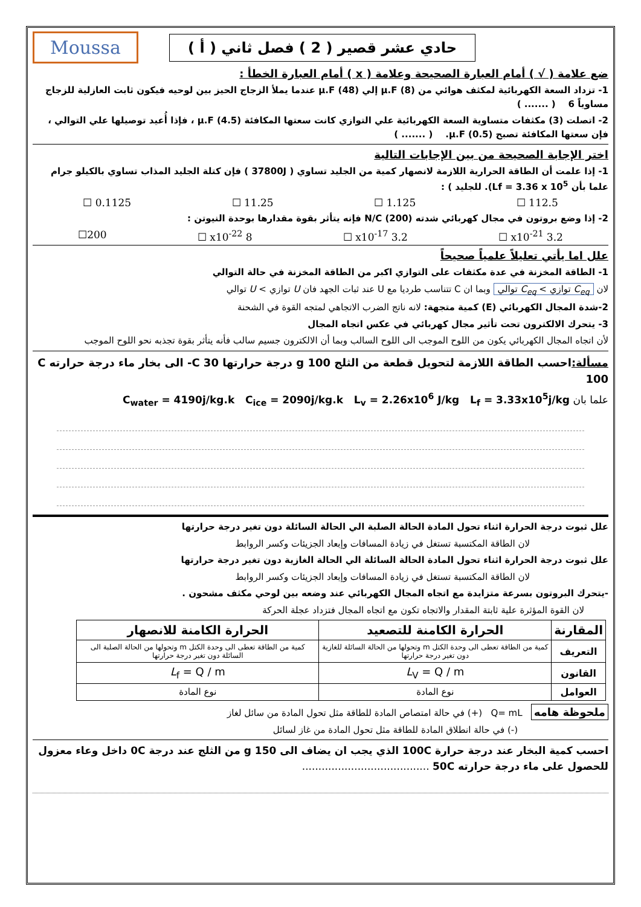حادي عشر قصير ( 2 ) فصل ثاني ( أ )
Moussa
ضع علامة ( √ ) أمام العبارة الصحيحة وعلامة ( x ) أمام العبارة الخطأ :
1- تزداد السعة الكهربائية لمكثف هوائي من µ.F (8) إلي µ.F (48) عندما يملأ الزجاج الحيز بين لوحيه فيكون ثابت العازلية للزجاج مساوياً 6 ( ....... )
2- اتصلت (3) مكثفات متساوية السعة الكهربائية علي التوازي كانت سعتها المكافئة µ.F (4.5) ، فإذا أُعيد توصيلها علي التوالي ، فإن سعتها المكافئة تصبح µ.F (0.5). ( ....... )
اختر الإجابة الصحيحة من بين الإجابات التالية
1- إذا علمت أن الطاقة الحرارية اللازمة لانصهار كمية من الجليد تساوي ( 37800J ) فإن كتلة الجليد المذاب تساوي بالكيلو جرام علما بأن Lf = 3.36 x 10<sup>5</sup>). للجليد ) :
112.5 ☐ 1.125 ☐ 11.25 ☐ 0.1125 ☐
2- إذا وضع بروتون في مجال كهربائي شدته N/C (200) فإنه يتأثر بقوة مقدارها بوحدة النيوتن :
3.2 x10<sup>-21</sup> ☐ 3.2 x10<sup>-17</sup> ☐ 8 x10<sup>-22</sup> ☐ 200☐
علل اما يأتي تعليلاً علمياً صحيحاً
1- الطاقة المخزنة في عدة مكثفات على التوازي اكبر من الطاقة المخزنة في حالة التوالي
لان C<sub>eq</sub> توازي > C<sub>eq</sub> توالي وبما ان C تتناسب طرديا مع U عند ثبات الجهد فان U توازي > U توالي
2-شدة المجال الكهربائي (E) كمية متجهة: لانه ناتج الضرب الاتجاهي لمتجه القوة في الشحنة
3- يتحرك الالكترون تحت تأثير مجال كهربائي في عكس اتجاه المجال
لأن اتجاه المجال الكهربائي يكون من اللوح الموجب الى اللوح السالب وبما أن الالكترون جسيم سالب فأنه يتأثر بقوة تجذبه نحو اللوح الموجب
مسألة: احسب الطاقة اللازمة لتحويل قطعة من الثلج g 100 درجة حرارتها C 30- الى بخار ماء درجة حرارته C 100
علما بان C<sub>water</sub> = 4190j/kg.k C<sub>ice</sub> = 2090j/kg.k L<sub>v</sub> = 2.26x10<sup>6</sup> J/kg L<sub>f</sub> = 3.33x10<sup>5</sup>j/kg
علل ثبوت درجة الحرارة اثناء تحول المادة الحالة الصلبة الي الحالة السائلة دون تغير درجة حرارتها
لان الطاقة المكتسبة تستغل في زيادة المسافات وإبعاد الجزيئات وكسر الروابط
علل ثبوت درجة الحرارة اثناء تحول المادة الحالة السائلة الي الحالة الغازية دون تغير درجة حرارتها
لان الطاقة المكتسبة تستغل في زيادة المسافات وإبعاد الجزيئات وكسر الروابط
-يتحرك البروتون بسرعة متزايدة مع اتجاه المجال الكهربائي عند وضعه بين لوحي مكثف مشحون .
لان القوة المؤثرة علية ثابتة المقدار والاتجاه تكون مع اتجاه المجال فتزداد عجلة الحركة
| المقارنة | الحرارة الكامنة للتصعيد | الحرارة الكامنة للانصهار |
| --- | --- | --- |
| التعريف | كمية من الطاقة تعطى الى وحدة الكتل m وتحولها من الحالة السائلة للغازية دون تغير درجة حرارتها | كمية من الطاقة تعطى الى وحدة الكتل m وتحولها من الحالة الصلبة الى السائلة دون تغير درجة حرارتها |
| القانون | L<sub>V</sub> = Q / m | L<sub>f</sub> = Q / m |
| العوامل | نوع المادة | نوع المادة |
ملحوظة هامه Q= mL (+) في حالة امتصاص المادة للطاقة مثل تحول المادة من سائل لغاز
(-) في حالة انطلاق المادة للطاقة مثل تحول المادة من غاز لسائل
احسب كمية البخار عند درجة حرارة 100C الذي يجب ان يضاف الى g 150 من الثلج عند درجة 0C داخل وعاء معزول للحصول على ماء درجة حرارته 50C .......................................